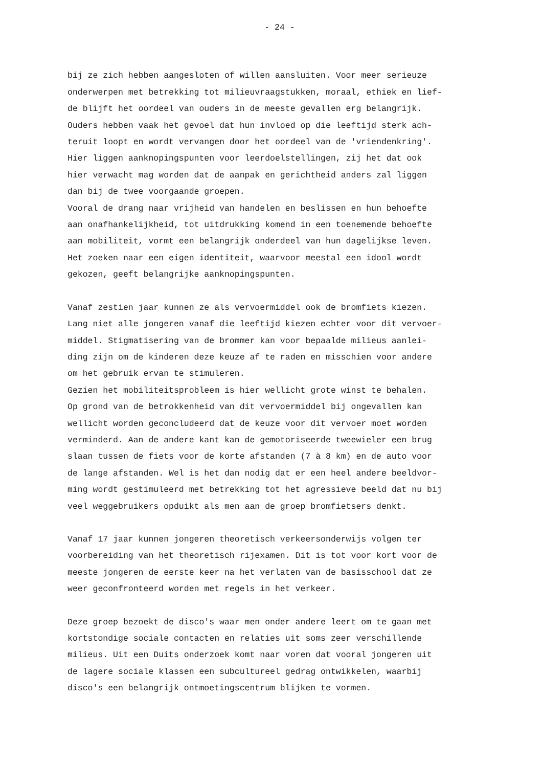- 24 -
bij ze zich hebben aangesloten of willen aansluiten. Voor meer serieuze onderwerpen met betrekking tot milieuvraagstukken, moraal, ethiek en lief- de blijft het oordeel van ouders in de meeste gevallen erg belangrijk. Ouders hebben vaak het gevoel dat hun invloed op die leeftijd sterk ach- teruit loopt en wordt vervangen door het oordeel van de 'vriendenkring'. Hier liggen aanknopingspunten voor leerdoelstellingen, zij het dat ook hier verwacht mag worden dat de aanpak en gerichtheid anders zal liggen dan bij de twee voorgaande groepen. Vooral de drang naar vrijheid van handelen en beslissen en hun behoefte aan onafhankelijkheid, tot uitdrukking komend in een toenemende behoefte aan mobiliteit, vormt een belangrijk onderdeel van hun dagelijkse leven. Het zoeken naar een eigen identiteit, waarvoor meestal een idool wordt gekozen, geeft belangrijke aanknopingspunten.
Vanaf zestien jaar kunnen ze als vervoermiddel ook de bromfiets kiezen. Lang niet alle jongeren vanaf die leeftijd kiezen echter voor dit vervoer- middel. Stigmatisering van de brommer kan voor bepaalde milieus aanlei- ding zijn om de kinderen deze keuze af te raden en misschien voor andere om het gebruik ervan te stimuleren. Gezien het mobiliteitsprobleem is hier wellicht grote winst te behalen. Op grond van de betrokkenheid van dit vervoermiddel bij ongevallen kan wellicht worden geconcludeerd dat de keuze voor dit vervoer moet worden verminderd. Aan de andere kant kan de gemotoriseerde tweewieler een brug slaan tussen de fiets voor de korte afstanden (7 à 8 km) en de auto voor de lange afstanden. Wel is het dan nodig dat er een heel andere beeldvor- ming wordt gestimuleerd met betrekking tot het agressieve beeld dat nu bij veel weggebruikers opduikt als men aan de groep bromfietsers denkt.
Vanaf 17 jaar kunnen jongeren theoretisch verkeersonderwijs volgen ter voorbereiding van het theoretisch rijexamen. Dit is tot voor kort voor de meeste jongeren de eerste keer na het verlaten van de basisschool dat ze weer geconfronteerd worden met regels in het verkeer.
Deze groep bezoekt de disco's waar men onder andere leert om te gaan met kortstondige sociale contacten en relaties uit soms zeer verschillende milieus. Uit een Duits onderzoek komt naar voren dat vooral jongeren uit de lagere sociale klassen een subcultureel gedrag ontwikkelen, waarbij disco's een belangrijk ontmoetingscentrum blijken te vormen.